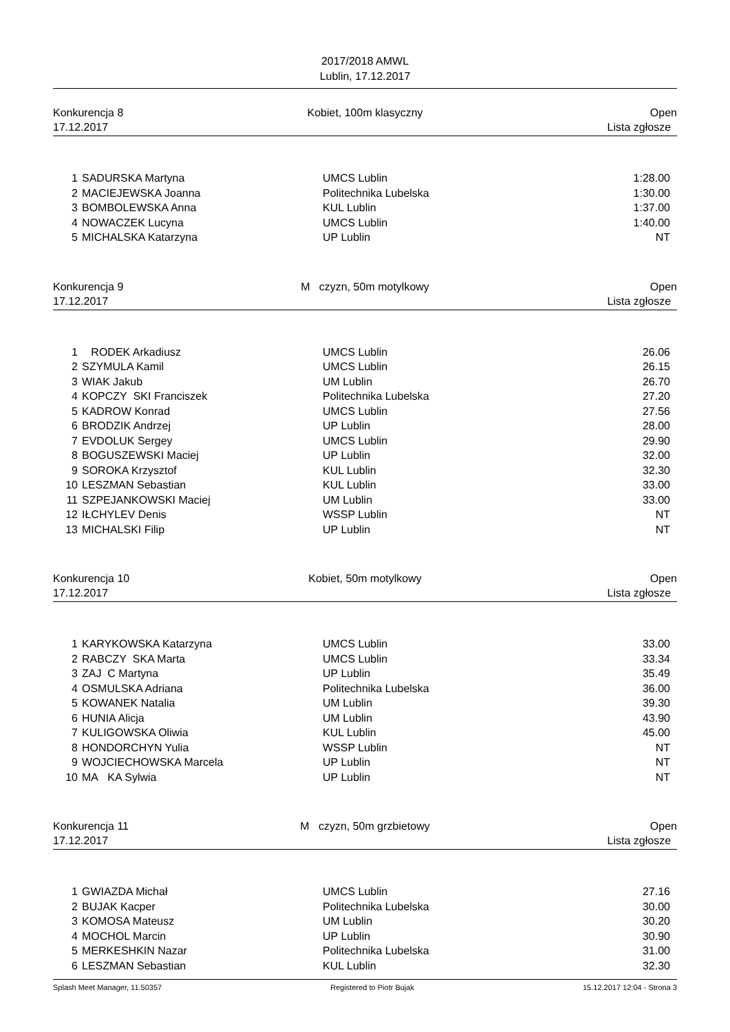2017/2018 AMWL
Lublin, 17.12.2017
Konkurencja 8
17.12.2017
Kobiet, 100m klasyczny Open
Lista zgłosze
| 1 | SADURSKA Martyna | UMCS Lublin | 1:28.00 |
| 2 | MACIEJEWSKA Joanna | Politechnika Lubelska | 1:30.00 |
| 3 | BOMBOLEWSKA Anna | KUL Lublin | 1:37.00 |
| 4 | NOWACZEK Lucyna | UMCS Lublin | 1:40.00 |
| 5 | MICHALSKA Katarzyna | UP Lublin | NT |
Konkurencja 9
17.12.2017
M czyzn, 50m motylkowy Open
Lista zgłosze
| 1 | RODEK Arkadiusz | UMCS Lublin | 26.06 |
| 2 | SZYMULA Kamil | UMCS Lublin | 26.15 |
| 3 | WIAK Jakub | UM Lublin | 26.70 |
| 4 | KOPCZY SKI Franciszek | Politechnika Lubelska | 27.20 |
| 5 | KADROW Konrad | UMCS Lublin | 27.56 |
| 6 | BRODZIK Andrzej | UP Lublin | 28.00 |
| 7 | EVDOLUK Sergey | UMCS Lublin | 29.90 |
| 8 | BOGUSZEWSKI Maciej | UP Lublin | 32.00 |
| 9 | SOROKA Krzysztof | KUL Lublin | 32.30 |
| 10 | LESZMAN Sebastian | KUL Lublin | 33.00 |
| 11 | SZPEJANKOWSKI Maciej | UM Lublin | 33.00 |
| 12 | IŁCHYLEV Denis | WSSP Lublin | NT |
| 13 | MICHALSKI Filip | UP Lublin | NT |
Konkurencja 10
17.12.2017
Kobiet, 50m motylkowy Open
Lista zgłosze
| 1 | KARYKOWSKA Katarzyna | UMCS Lublin | 33.00 |
| 2 | RABCZY SKA Marta | UMCS Lublin | 33.34 |
| 3 | ZAJ C Martyna | UP Lublin | 35.49 |
| 4 | OSMULSKA Adriana | Politechnika Lubelska | 36.00 |
| 5 | KOWANEK Natalia | UM Lublin | 39.30 |
| 6 | HUNIA Alicja | UM Lublin | 43.90 |
| 7 | KULIGOWSKA Oliwia | KUL Lublin | 45.00 |
| 8 | HONDORCHYN Yulia | WSSP Lublin | NT |
| 9 | WOJCIECHOWSKA Marcela | UP Lublin | NT |
| 10 | MA KA Sylwia | UP Lublin | NT |
Konkurencja 11
17.12.2017
M czyzn, 50m grzbietowy Open
Lista zgłosze
| 1 | GWIAZDA Michał | UMCS Lublin | 27.16 |
| 2 | BUJAK Kacper | Politechnika Lubelska | 30.00 |
| 3 | KOMOSA Mateusz | UM Lublin | 30.20 |
| 4 | MOCHOL Marcin | UP Lublin | 30.90 |
| 5 | MERKESHKIN Nazar | Politechnika Lubelska | 31.00 |
| 6 | LESZMAN Sebastian | KUL Lublin | 32.30 |
Splash Meet Manager, 11.50357 Registered to Piotr Bujak 15.12.2017 12:04 - Strona 3